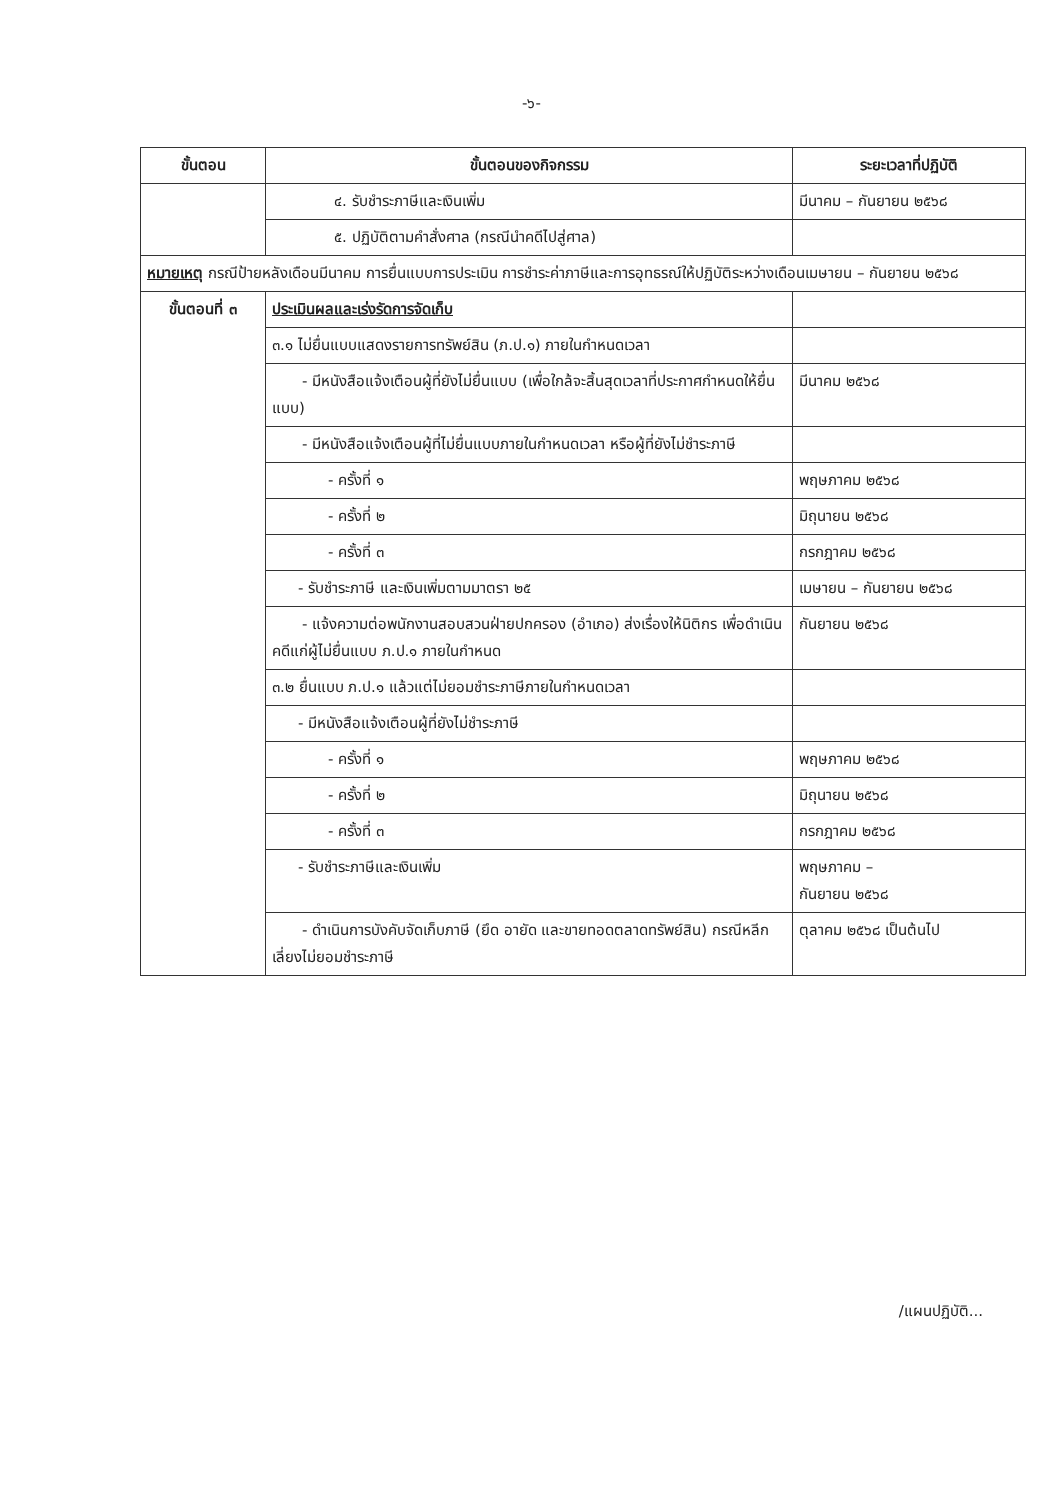-๖-
| ขั้นตอน | ขั้นตอนของกิจกรรม | ระยะเวลาที่ปฏิบัติ |
| --- | --- | --- |
| | ๔. รับชำระภาษีและเงินเพิ่ม | มีนาคม – กันยายน ๒๕๖๘ |
| | ๕. ปฏิบัติตามคำสั่งศาล (กรณีนำคดีไปสู่ศาล) | |
| หมายเหตุ กรณีป้ายหลังเดือนมีนาคม การยื่นแบบการประเมิน การชำระค่าภาษีและการอุทธรณ์ให้ปฏิบัติระหว่างเดือนเมษายน – กันยายน ๒๕๖๘ | | |
| ขั้นตอนที่ ๓ | ประเมินผลและเร่งรัดการจัดเก็บ | |
| | ๓.๑ ไม่ยื่นแบบแสดงรายการทรัพย์สิน (ภ.ป.๑) ภายในกำหนดเวลา | |
| | - มีหนังสือแจ้งเตือนผู้ที่ยังไม่ยื่นแบบ (เพื่อใกล้จะสิ้นสุดเวลาที่ประกาศกำหนดให้ยื่นแบบ) | มีนาคม ๒๕๖๘ |
| | - มีหนังสือแจ้งเตือนผู้ที่ไม่ยื่นแบบภายในกำหนดเวลา หรือผู้ที่ยังไม่ชำระภาษี | |
| | - ครั้งที่ ๑ | พฤษภาคม ๒๕๖๘ |
| | - ครั้งที่ ๒ | มิถุนายน ๒๕๖๘ |
| | - ครั้งที่ ๓ | กรกฎาคม ๒๕๖๘ |
| | - รับชำระภาษี และเงินเพิ่มตามมาตรา ๒๕ | เมษายน – กันยายน ๒๕๖๘ |
| | - แจ้งความต่อพนักงานสอบสวนฝ่ายปกครอง (อำเภอ) ส่งเรื่องให้นิติกร เพื่อดำเนินคดีแก่ผู้ไม่ยื่นแบบ ภ.ป.๑ ภายในกำหนด | กันยายน ๒๕๖๘ |
| | ๓.๒ ยื่นแบบ ภ.ป.๑ แล้วแต่ไม่ยอมชำระภาษีภายในกำหนดเวลา | |
| | - มีหนังสือแจ้งเตือนผู้ที่ยังไม่ชำระภาษี | |
| | - ครั้งที่ ๑ | พฤษภาคม ๒๕๖๘ |
| | - ครั้งที่ ๒ | มิถุนายน ๒๕๖๘ |
| | - ครั้งที่ ๓ | กรกฎาคม ๒๕๖๘ |
| | - รับชำระภาษีและเงินเพิ่ม | พฤษภาคม – กันยายน ๒๕๖๘ |
| | - ดำเนินการบังคับจัดเก็บภาษี (ยึด อายัด และขายทอดตลาดทรัพย์สิน) กรณีหลีกเลี่ยงไม่ยอมชำระภาษี | ตุลาคม ๒๕๖๘ เป็นต้นไป |
/แผนปฏิบัติ...